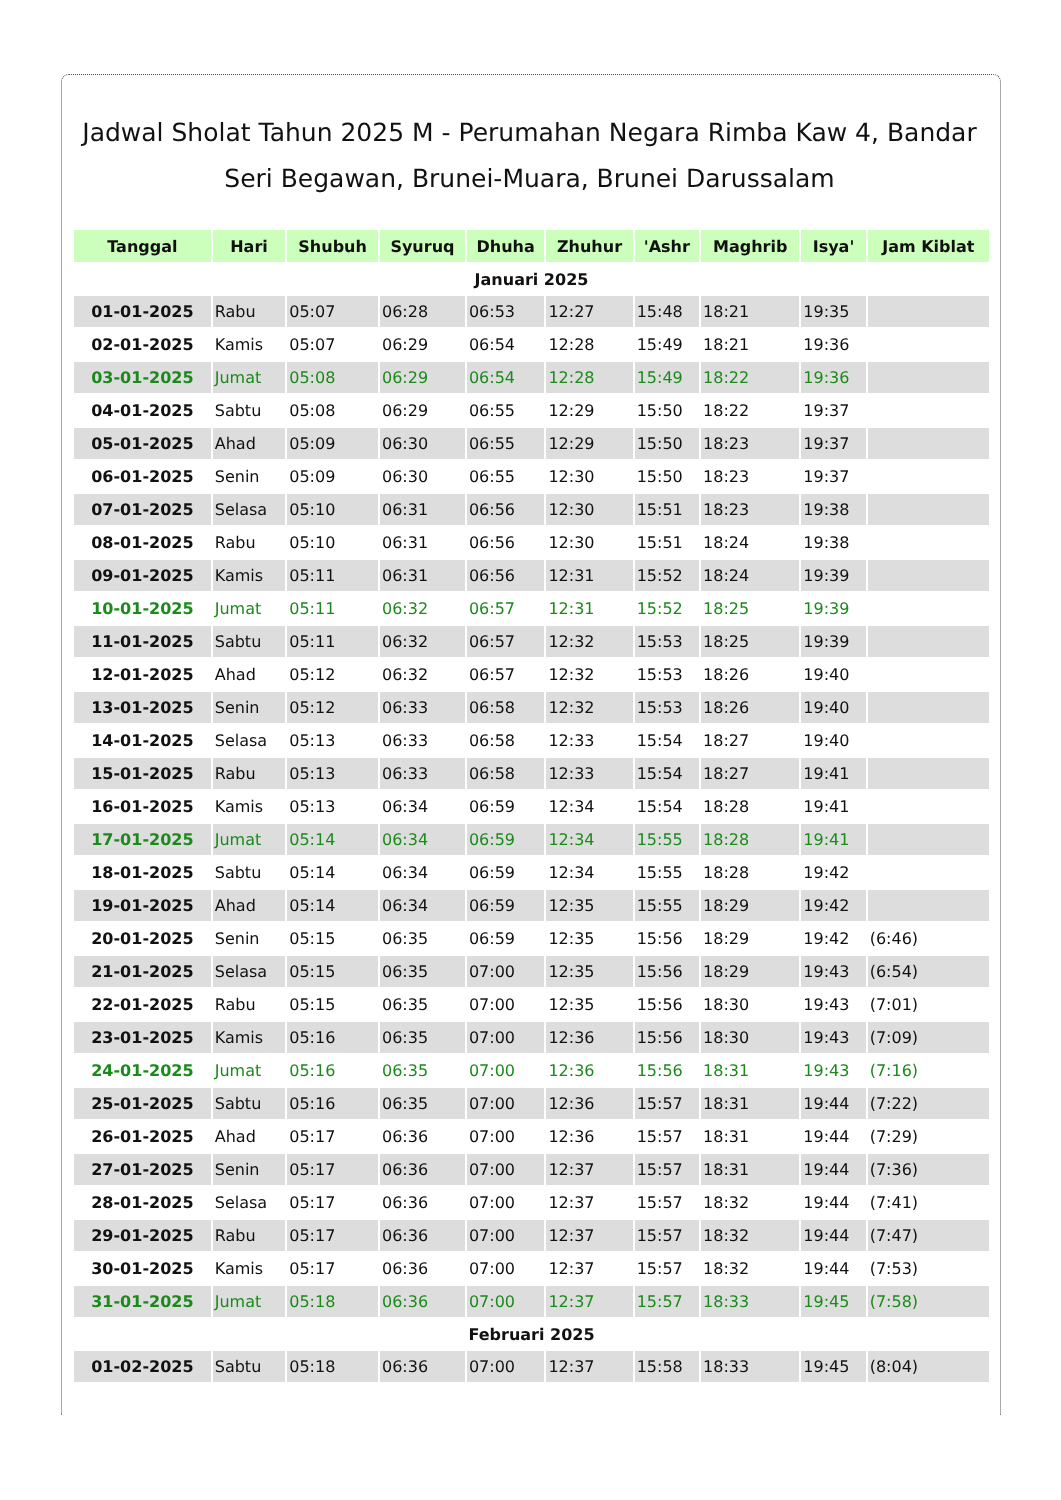Jadwal Sholat Tahun 2025 M - Perumahan Negara Rimba Kaw 4, Bandar Seri Begawan, Brunei-Muara, Brunei Darussalam
| Tanggal | Hari | Shubuh | Syuruq | Dhuha | Zhuhur | 'Ashr | Maghrib | Isya' | Jam Kiblat |
| --- | --- | --- | --- | --- | --- | --- | --- | --- | --- |
| Januari 2025 | | | | | | | | | |
| 01-01-2025 | Rabu | 05:07 | 06:28 | 06:53 | 12:27 | 15:48 | 18:21 | 19:35 | |
| 02-01-2025 | Kamis | 05:07 | 06:29 | 06:54 | 12:28 | 15:49 | 18:21 | 19:36 | |
| 03-01-2025 | Jumat | 05:08 | 06:29 | 06:54 | 12:28 | 15:49 | 18:22 | 19:36 | |
| 04-01-2025 | Sabtu | 05:08 | 06:29 | 06:55 | 12:29 | 15:50 | 18:22 | 19:37 | |
| 05-01-2025 | Ahad | 05:09 | 06:30 | 06:55 | 12:29 | 15:50 | 18:23 | 19:37 | |
| 06-01-2025 | Senin | 05:09 | 06:30 | 06:55 | 12:30 | 15:50 | 18:23 | 19:37 | |
| 07-01-2025 | Selasa | 05:10 | 06:31 | 06:56 | 12:30 | 15:51 | 18:23 | 19:38 | |
| 08-01-2025 | Rabu | 05:10 | 06:31 | 06:56 | 12:30 | 15:51 | 18:24 | 19:38 | |
| 09-01-2025 | Kamis | 05:11 | 06:31 | 06:56 | 12:31 | 15:52 | 18:24 | 19:39 | |
| 10-01-2025 | Jumat | 05:11 | 06:32 | 06:57 | 12:31 | 15:52 | 18:25 | 19:39 | |
| 11-01-2025 | Sabtu | 05:11 | 06:32 | 06:57 | 12:32 | 15:53 | 18:25 | 19:39 | |
| 12-01-2025 | Ahad | 05:12 | 06:32 | 06:57 | 12:32 | 15:53 | 18:26 | 19:40 | |
| 13-01-2025 | Senin | 05:12 | 06:33 | 06:58 | 12:32 | 15:53 | 18:26 | 19:40 | |
| 14-01-2025 | Selasa | 05:13 | 06:33 | 06:58 | 12:33 | 15:54 | 18:27 | 19:40 | |
| 15-01-2025 | Rabu | 05:13 | 06:33 | 06:58 | 12:33 | 15:54 | 18:27 | 19:41 | |
| 16-01-2025 | Kamis | 05:13 | 06:34 | 06:59 | 12:34 | 15:54 | 18:28 | 19:41 | |
| 17-01-2025 | Jumat | 05:14 | 06:34 | 06:59 | 12:34 | 15:55 | 18:28 | 19:41 | |
| 18-01-2025 | Sabtu | 05:14 | 06:34 | 06:59 | 12:34 | 15:55 | 18:28 | 19:42 | |
| 19-01-2025 | Ahad | 05:14 | 06:34 | 06:59 | 12:35 | 15:55 | 18:29 | 19:42 | |
| 20-01-2025 | Senin | 05:15 | 06:35 | 06:59 | 12:35 | 15:56 | 18:29 | 19:42 | (6:46) |
| 21-01-2025 | Selasa | 05:15 | 06:35 | 07:00 | 12:35 | 15:56 | 18:29 | 19:43 | (6:54) |
| 22-01-2025 | Rabu | 05:15 | 06:35 | 07:00 | 12:35 | 15:56 | 18:30 | 19:43 | (7:01) |
| 23-01-2025 | Kamis | 05:16 | 06:35 | 07:00 | 12:36 | 15:56 | 18:30 | 19:43 | (7:09) |
| 24-01-2025 | Jumat | 05:16 | 06:35 | 07:00 | 12:36 | 15:56 | 18:31 | 19:43 | (7:16) |
| 25-01-2025 | Sabtu | 05:16 | 06:35 | 07:00 | 12:36 | 15:57 | 18:31 | 19:44 | (7:22) |
| 26-01-2025 | Ahad | 05:17 | 06:36 | 07:00 | 12:36 | 15:57 | 18:31 | 19:44 | (7:29) |
| 27-01-2025 | Senin | 05:17 | 06:36 | 07:00 | 12:37 | 15:57 | 18:31 | 19:44 | (7:36) |
| 28-01-2025 | Selasa | 05:17 | 06:36 | 07:00 | 12:37 | 15:57 | 18:32 | 19:44 | (7:41) |
| 29-01-2025 | Rabu | 05:17 | 06:36 | 07:00 | 12:37 | 15:57 | 18:32 | 19:44 | (7:47) |
| 30-01-2025 | Kamis | 05:17 | 06:36 | 07:00 | 12:37 | 15:57 | 18:32 | 19:44 | (7:53) |
| 31-01-2025 | Jumat | 05:18 | 06:36 | 07:00 | 12:37 | 15:57 | 18:33 | 19:45 | (7:58) |
| Februari 2025 | | | | | | | | | |
| 01-02-2025 | Sabtu | 05:18 | 06:36 | 07:00 | 12:37 | 15:58 | 18:33 | 19:45 | (8:04) |